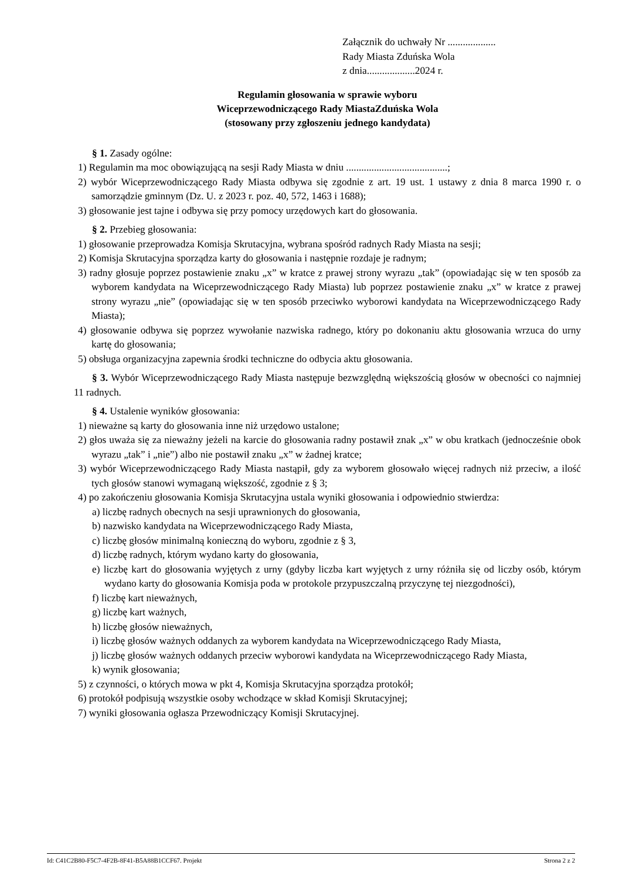Załącznik do uchwały Nr ...................
Rady Miasta Zduńska Wola
z dnia...................2024 r.
Regulamin głosowania w sprawie wyboru
Wiceprzewodniczącego Rady MiastaZduńska Wola
(stosowany przy zgłoszeniu jednego kandydata)
§ 1. Zasady ogólne:
1) Regulamin ma moc obowiązującą na sesji Rady Miasta w dniu ........................................;
2) wybór Wiceprzewodniczącego Rady Miasta odbywa się zgodnie z art. 19 ust. 1 ustawy z dnia 8 marca 1990 r. o samorządzie gminnym (Dz. U. z 2023 r. poz. 40, 572, 1463 i 1688);
3) głosowanie jest tajne i odbywa się przy pomocy urzędowych kart do głosowania.
§ 2. Przebieg głosowania:
1) głosowanie przeprowadza Komisja Skrutacyjna, wybrana spośród radnych Rady Miasta na sesji;
2) Komisja Skrutacyjna sporządza karty do głosowania i następnie rozdaje je radnym;
3) radny głosuje poprzez postawienie znaku „x” w kratce z prawej strony wyrazu „tak” (opowiadając się w ten sposób za wyborem kandydata na Wiceprzewodniczącego Rady Miasta) lub poprzez postawienie znaku „x” w kratce z prawej strony wyrazu „nie” (opowiadając się w ten sposób przeciwko wyborowi kandydata na Wiceprzewodniczącego Rady Miasta);
4) głosowanie odbywa się poprzez wywołanie nazwiska radnego, który po dokonaniu aktu głosowania wrzuca do urny kartę do głosowania;
5) obsługa organizacyjna zapewnia środki techniczne do odbycia aktu głosowania.
§ 3. Wybór Wiceprzewodniczącego Rady Miasta następuje bezwzględną większością głosów w obecności co najmniej 11 radnych.
§ 4. Ustalenie wyników głosowania:
1) nieważne są karty do głosowania inne niż urzędowo ustalone;
2) głos uważa się za nieważny jeżeli na karcie do głosowania radny postawił znak „x” w obu kratkach (jednocześnie obok wyrazu „tak” i „nie”) albo nie postawił znaku „x” w żadnej kratce;
3) wybór Wiceprzewodniczącego Rady Miasta nastąpił, gdy za wyborem głosowało więcej radnych niż przeciw, a ilość tych głosów stanowi wymaganą większość, zgodnie z § 3;
4) po zakończeniu głosowania Komisja Skrutacyjna ustala wyniki głosowania i odpowiednio stwierdza:
a) liczbę radnych obecnych na sesji uprawnionych do głosowania,
b) nazwisko kandydata na Wiceprzewodniczącego Rady Miasta,
c) liczbę głosów minimalną konieczną do wyboru, zgodnie z § 3,
d) liczbę radnych, którym wydano karty do głosowania,
e) liczbę kart do głosowania wyjętych z urny (gdyby liczba kart wyjętych z urny różniła się od liczby osób, którym wydano karty do głosowania Komisja poda w protokole przypuszczalną przyczynę tej niezgodności),
f) liczbę kart nieważnych,
g) liczbę kart ważnych,
h) liczbę głosów nieważnych,
i) liczbę głosów ważnych oddanych za wyborem kandydata na Wiceprzewodniczącego Rady Miasta,
j) liczbę głosów ważnych oddanych przeciw wyborowi kandydata na Wiceprzewodniczącego Rady Miasta,
k) wynik głosowania;
5) z czynności, o których mowa w pkt 4, Komisja Skrutacyjna sporządza protokół;
6) protokół podpisują wszystkie osoby wchodzące w skład Komisji Skrutacyjnej;
7) wyniki głosowania ogłasza Przewodniczący Komisji Skrutacyjnej.
Id: C41C2B80-F5C7-4F2B-8F41-B5A88B1CCF67. Projekt Strona 2 z 2